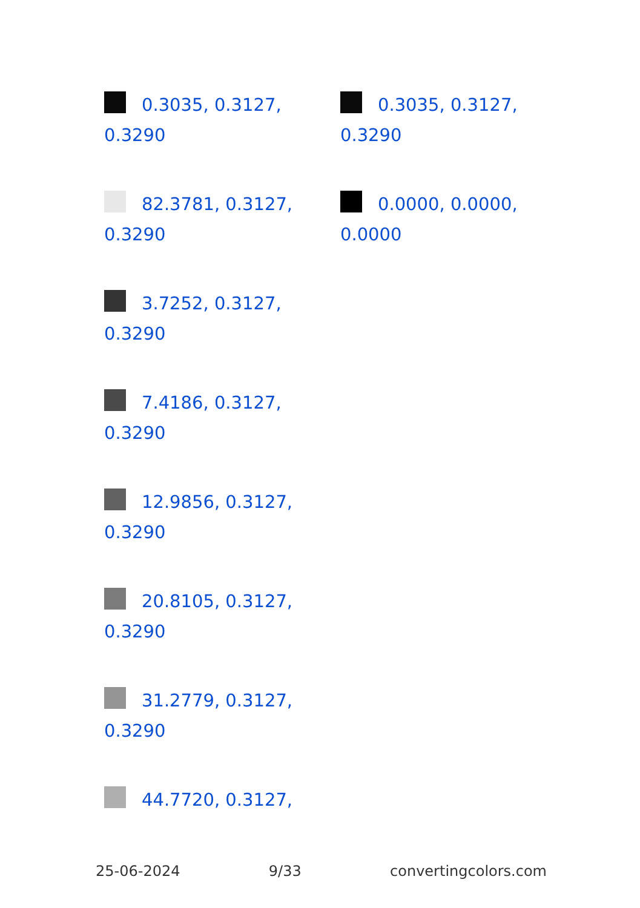0.3035, 0.3127, 0.3290 0.3035, 0.3127, 0.3290
82.3781, 0.3127, 0.3290
0.0000, 0.0000, 0.0000
3.7252, 0.3127, 0.3290
7.4186, 0.3127, 0.3290
12.9856, 0.3127, 0.3290
20.8105, 0.3127, 0.3290
31.2779, 0.3127, 0.3290
44.7720, 0.3127,
25-06-2024 9/33 convertingcolors.com